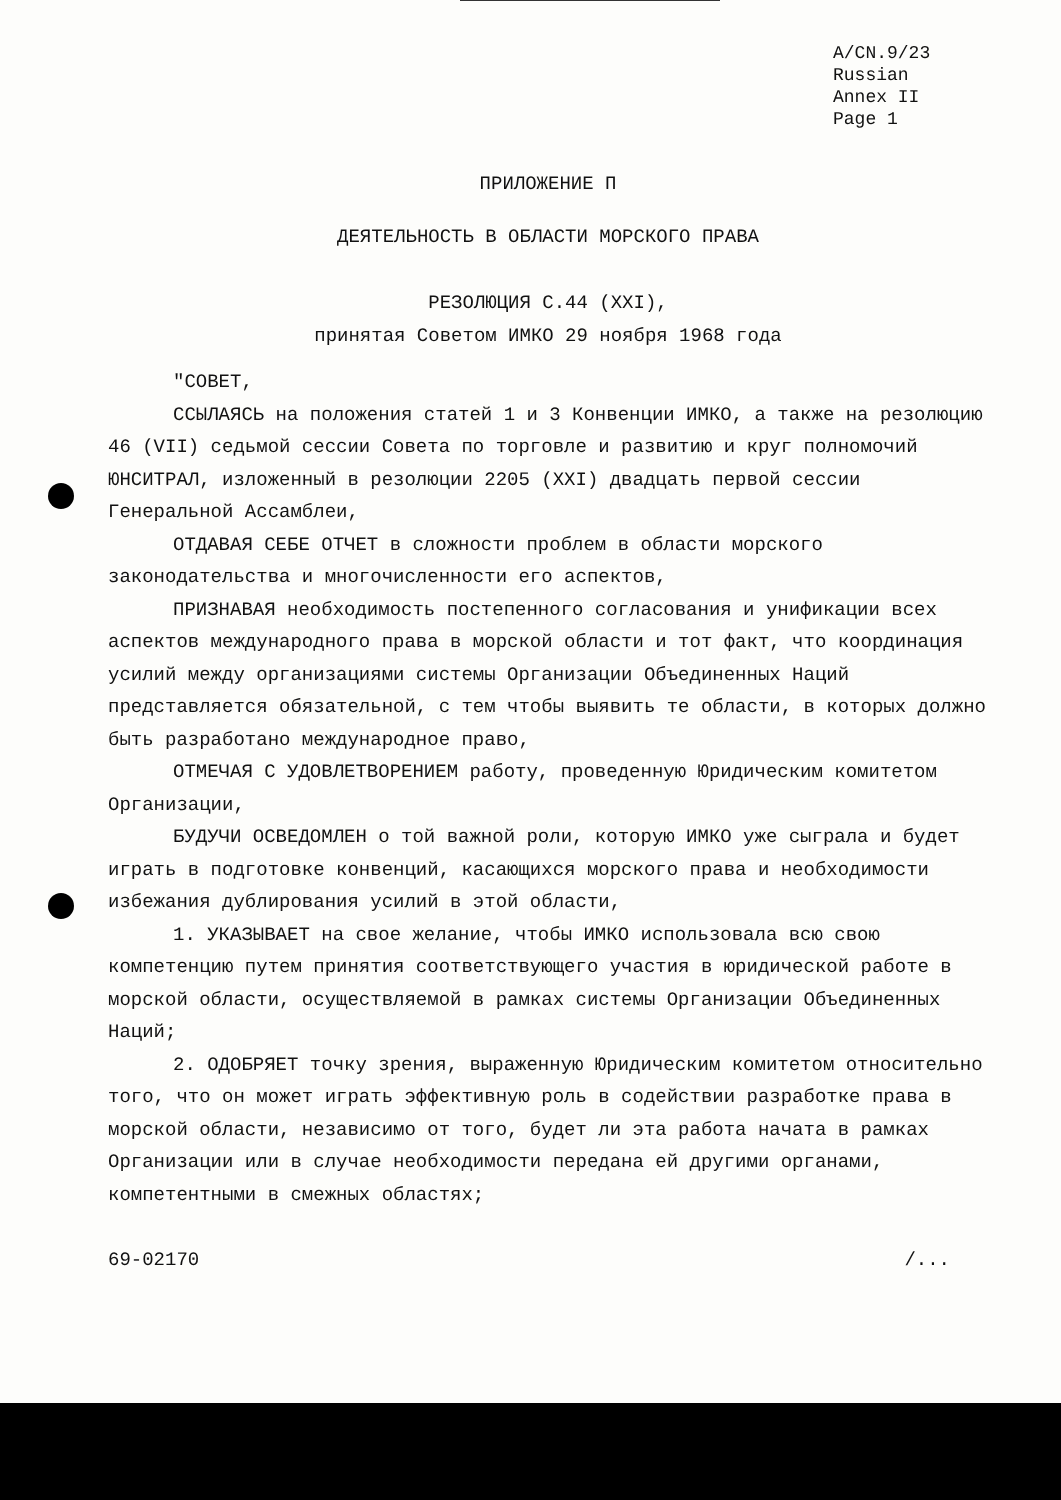A/CN.9/23
Russian
Annex II
Page 1
ПРИЛОЖЕНИЕ П
ДЕЯТЕЛЬНОСТЬ В ОБЛАСТИ МОРСКОГО ПРАВА
РЕЗОЛЮЦИЯ С.44 (XXI),
принятая Советом ИМКО 29 ноября 1968 года
"СОВЕТ,
ССЫЛАЯСЬ на положения статей 1 и 3 Конвенции ИМКО, а также на резолюцию 46 (VII) седьмой сессии Совета по торговле и развитию и круг полномочий ЮНСИТРАЛ, изложенный в резолюции 2205 (XXI) двадцать первой сессии Генеральной Ассамблеи,
ОТДАВАЯ СЕБЕ ОТЧЕТ в сложности проблем в области морского законодательства и многочисленности его аспектов,
ПРИЗНАВАЯ необходимость постепенного согласования и унификации всех аспектов международного права в морской области и тот факт, что координация усилий между организациями системы Организации Объединенных Наций представляется обязательной, с тем чтобы выявить те области, в которых должно быть разработано международное право,
ОТМЕЧАЯ С УДОВЛЕТВОРЕНИЕМ работу, проведенную Юридическим комитетом Организации,
БУДУЧИ ОСВЕДОМЛЕН о той важной роли, которую ИМКО уже сыграла и будет играть в подготовке конвенций, касающихся морского права и необходимости избежания дублирования усилий в этой области,
1. УКАЗЫВАЕТ на свое желание, чтобы ИМКО использовала всю свою компетенцию путем принятия соответствующего участия в юридической работе в морской области, осуществляемой в рамках системы Организации Объединенных Наций;
2. ОДОБРЯЕТ точку зрения, выраженную Юридическим комитетом относительно того, что он может играть эффективную роль в содействии разработке права в морской области, независимо от того, будет ли эта работа начата в рамках Организации или в случае необходимости передана ей другими органами, компетентными в смежных областях;
69-02170 /...